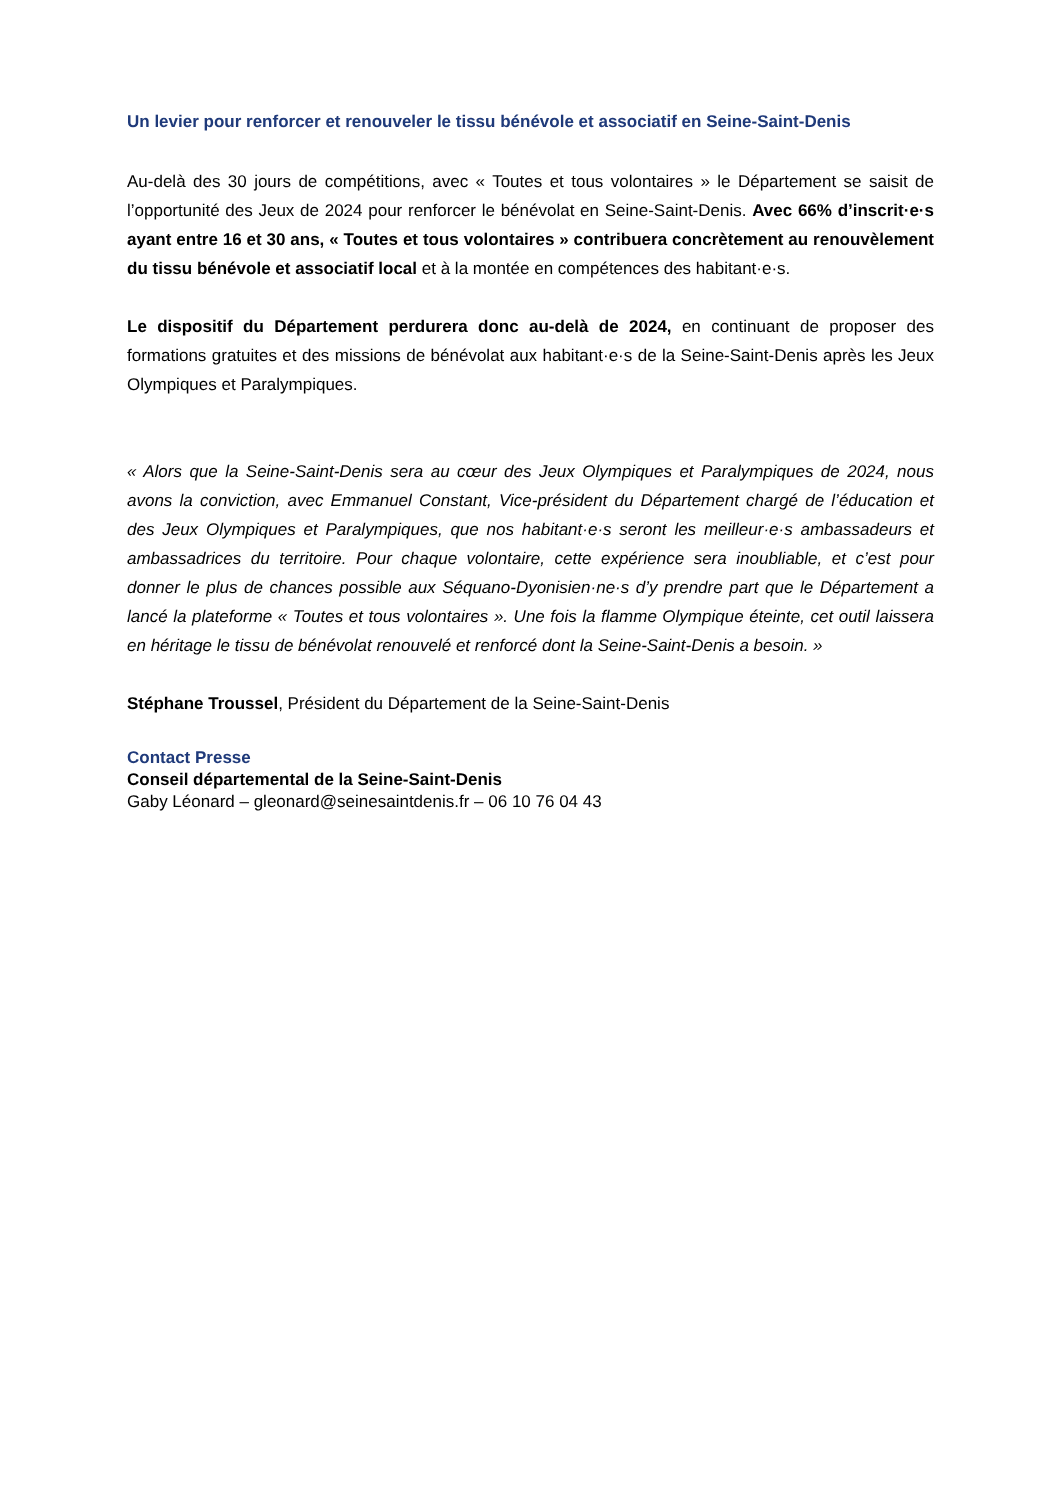Un levier pour renforcer et renouveler le tissu bénévole et associatif en Seine-Saint-Denis
Au-delà des 30 jours de compétitions, avec « Toutes et tous volontaires » le Département se saisit de l’opportunité des Jeux de 2024 pour renforcer le bénévolat en Seine-Saint-Denis. Avec 66% d’inscrit·e·s ayant entre 16 et 30 ans, « Toutes et tous volontaires » contribuera concrètement au renouvèlement du tissu bénévole et associatif local et à la montée en compétences des habitant·e·s.
Le dispositif du Département perdurera donc au-delà de 2024, en continuant de proposer des formations gratuites et des missions de bénévolat aux habitant·e·s de la Seine-Saint-Denis après les Jeux Olympiques et Paralympiques.
« Alors que la Seine-Saint-Denis sera au cœur des Jeux Olympiques et Paralympiques de 2024, nous avons la conviction, avec Emmanuel Constant, Vice-président du Département chargé de l’éducation et des Jeux Olympiques et Paralympiques, que nos habitant·e·s seront les meilleur·e·s ambassadeurs et ambassadrices du territoire. Pour chaque volontaire, cette expérience sera inoubliable, et c’est pour donner le plus de chances possible aux Séquano-Dyonisien·ne·s d’y prendre part que le Département a lancé la plateforme « Toutes et tous volontaires ». Une fois la flamme Olympique éteinte, cet outil laissera en héritage le tissu de bénévolat renouvelé et renforcé dont la Seine-Saint-Denis a besoin. »
Stéphane Troussel, Président du Département de la Seine-Saint-Denis
Contact Presse
Conseil départemental de la Seine-Saint-Denis
Gaby Léonard – gleonard@seinesaintdenis.fr – 06 10 76 04 43